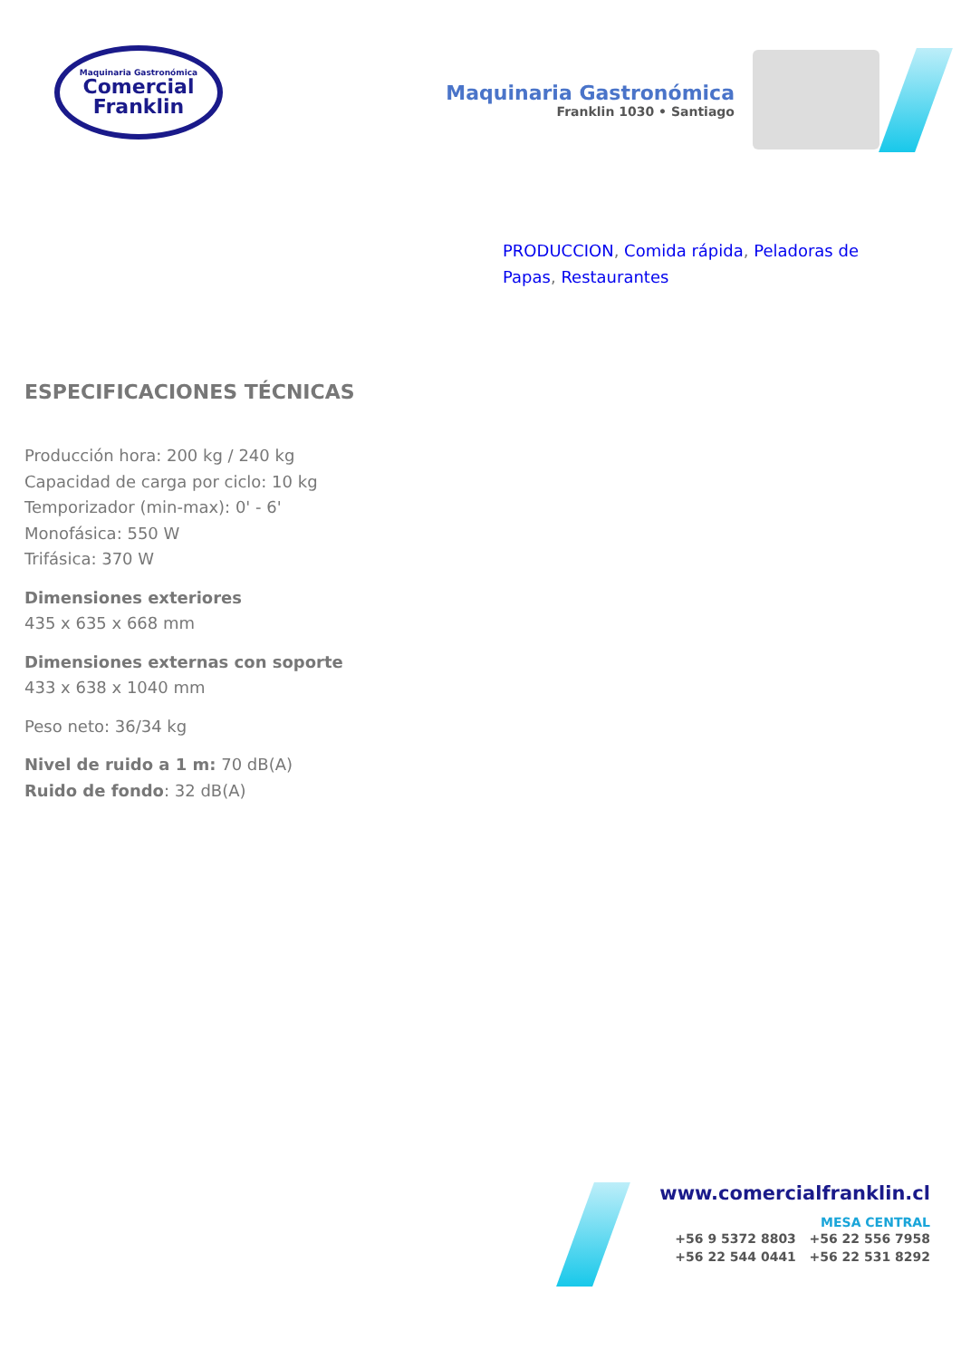Maquinaria Gastronómica
Comercial
Franklin
Maquinaria Gastronómica
Franklin 1030 • Santiago
PRODUCCION, Comida rápida, Peladoras de Papas, Restaurantes
ESPECIFICACIONES TÉCNICAS
Producción hora: 200 kg / 240 kg
Capacidad de carga por ciclo: 10 kg
Temporizador (min-max): 0' - 6'
Monofásica: 550 W
Trifásica: 370 W
Dimensiones exteriores
435 x 635 x 668 mm
Dimensiones externas con soporte
433 x 638 x 1040 mm
Peso neto: 36/34 kg
Nivel de ruido a 1 m: 70 dB(A)
Ruido de fondo: 32 dB(A)
www.comercialfranklin.cl
MESA CENTRAL
+56 9 5372 8803 +56 22 556 7958
+56 22 544 0441 +56 22 531 8292